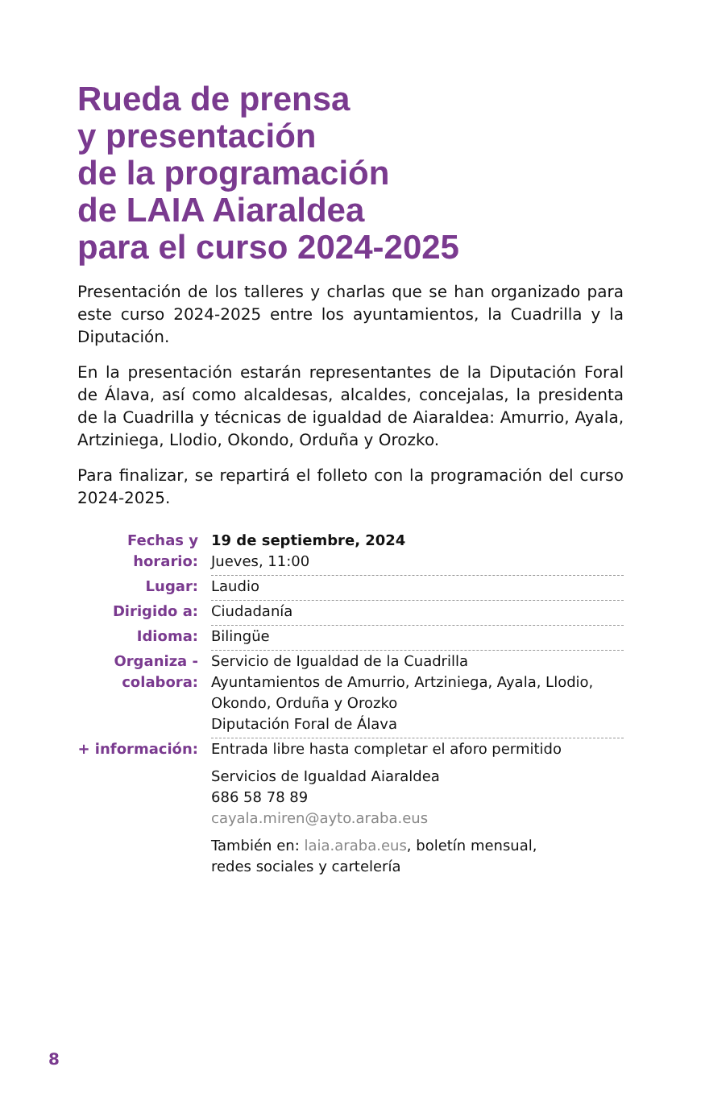Rueda de prensa
y presentación
de la programación
de LAIA Aiaraldea
para el curso 2024-2025
Presentación de los talleres y charlas que se han organizado para este curso 2024-2025 entre los ayuntamientos, la Cuadrilla y la Diputación.
En la presentación estarán representantes de la Diputación Foral de Álava, así como alcaldesas, alcaldes, concejalas, la presidenta de la Cuadrilla y técnicas de igualdad de Aiaraldea: Amurrio, Ayala, Artziniega, Llodio, Okondo, Orduña y Orozko.
Para finalizar, se repartirá el folleto con la programación del curso 2024-2025.
| Fechas y horario: | 19 de septiembre, 2024 Jueves, 11:00 |
| Lugar: | Laudio |
| Dirigido a: | Ciudadanía |
| Idioma: | Bilingüe |
| Organiza - colabora: | Servicio de Igualdad de la Cuadrilla Ayuntamientos de Amurrio, Artziniega, Ayala, Llodio, Okondo, Orduña y Orozko Diputación Foral de Álava |
| + información: | Entrada libre hasta completar el aforo permitido Servicios de Igualdad Aiaraldea 686 58 78 89 cayala.miren@ayto.araba.eus También en: laia.araba.eus , boletín mensual, redes sociales y cartelería |
8